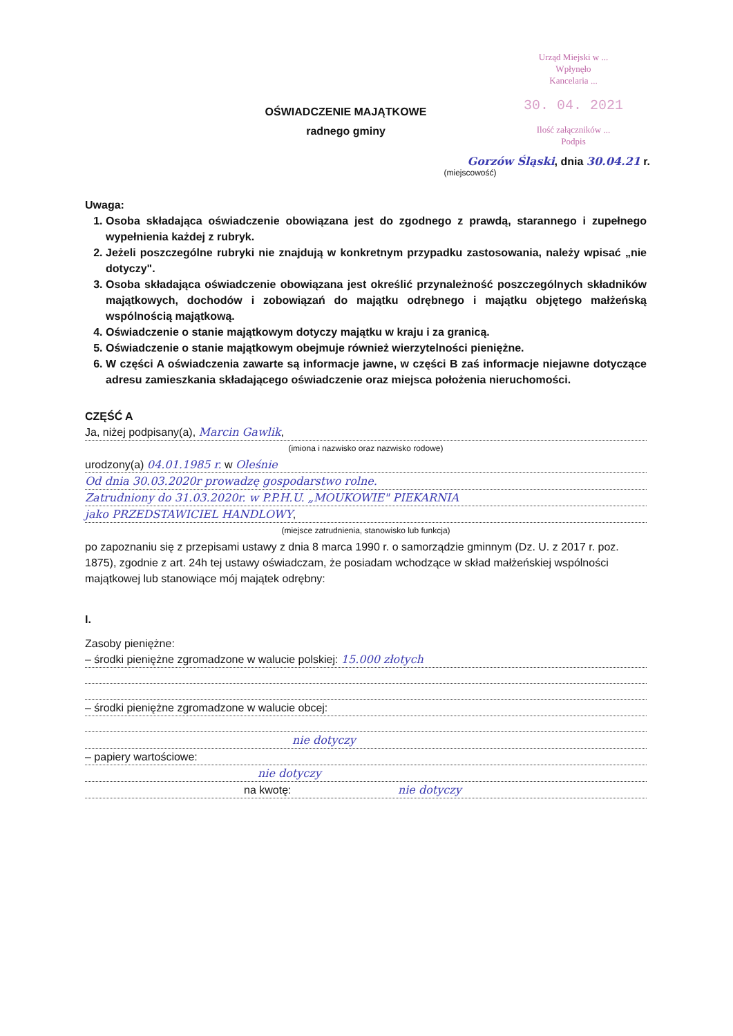Urząd Miejski w ...
Wpłynęło
Kancelaria ...
30. 04. 2021
Ilość załączników ...
Podpis
OŚWIADCZENIE MAJĄTKOWE
radnego gminy
Gorzów Śląski, dnia 30.04.21 r.
(miejscowość)
Uwaga:
1. Osoba składająca oświadczenie obowiązana jest do zgodnego z prawdą, starannego i zupełnego wypełnienia każdej z rubryk.
2. Jeżeli poszczególne rubryki nie znajdują w konkretnym przypadku zastosowania, należy wpisać „nie dotyczy".
3. Osoba składająca oświadczenie obowiązana jest określić przynależność poszczególnych składników majątkowych, dochodów i zobowiązań do majątku odrębnego i majątku objętego małżeńską wspólnością majątkową.
4. Oświadczenie o stanie majątkowym dotyczy majątku w kraju i za granicą.
5. Oświadczenie o stanie majątkowym obejmuje również wierzytelności pieniężne.
6. W części A oświadczenia zawarte są informacje jawne, w części B zaś informacje niejawne dotyczące adresu zamieszkania składającego oświadczenie oraz miejsca położenia nieruchomości.
CZĘŚĆ A
Ja, niżej podpisany(a), Marcin Gawlik,
(imiona i nazwisko oraz nazwisko rodowe)
urodzony(a) 04.01.1985 r. w Oleśnie
Od dnia 30.03.2020r prowadzę gospodarstwo rolne.
Zatrudniony do 31.03.2020r. w P.P.H.U. „MOUKOWIE" PIEKARNIA
jako PRZEDSTAWICIEL HANDLOWY,
(miejsce zatrudnienia, stanowisko lub funkcja)
po zapoznaniu się z przepisami ustawy z dnia 8 marca 1990 r. o samorządzie gminnym (Dz. U. z 2017 r. poz. 1875), zgodnie z art. 24h tej ustawy oświadczam, że posiadam wchodzące w skład małżeńskiej wspólności majątkowej lub stanowiące mój majątek odrębny:
I.
Zasoby pieniężne:
– środki pieniężne zgromadzone w walucie polskiej: 15.000 złotych
– środki pieniężne zgromadzone w walucie obcej:
nie dotyczy
– papiery wartościowe:
nie dotyczy
na kwotę: nie dotyczy